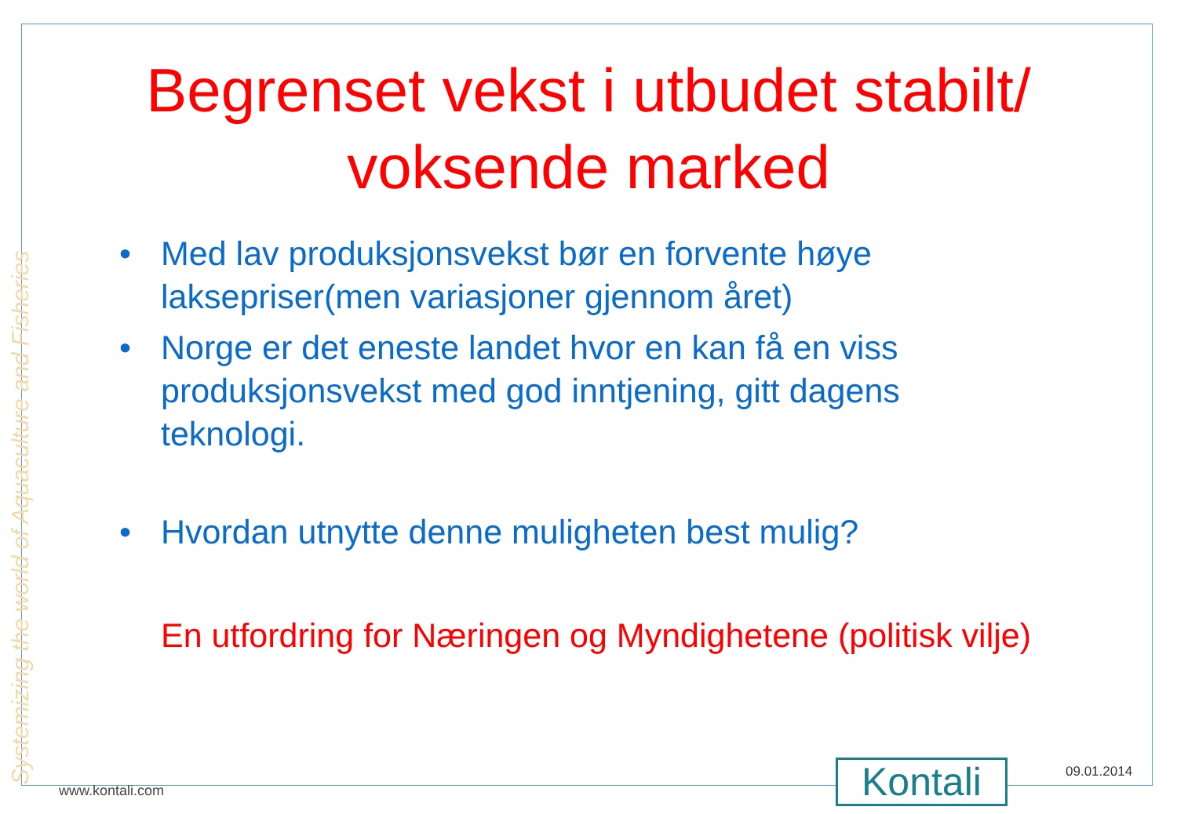Systemizing the world of Aquaculture and Fisheries
Begrenset vekst i utbudet stabilt/ voksende marked
• Med lav produksjonsvekst bør en forvente høye laksepriser(men variasjoner gjennom året)
• Norge er det eneste landet hvor en kan få en viss produksjonsvekst med god inntjening, gitt dagens teknologi.
• Hvordan utnytte denne muligheten best mulig?
En utfordring for Næringen og Myndighetene (politisk vilje)
www.kontali.com Kontali 09.01.2014